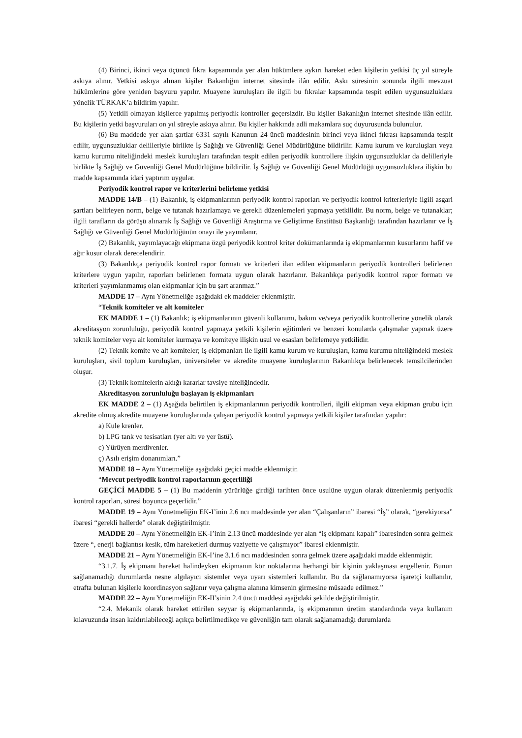(4) Birinci, ikinci veya üçüncü fıkra kapsamında yer alan hükümlere aykırı hareket eden kişilerin yetkisi üç yıl süreyle askıya alınır. Yetkisi askıya alınan kişiler Bakanlığın internet sitesinde ilân edilir. Askı süresinin sonunda ilgili mevzuat hükümlerine göre yeniden başvuru yapılır. Muayene kuruluşları ile ilgili bu fıkralar kapsamında tespit edilen uygunsuzluklara yönelik TÜRKAK’a bildirim yapılır.
(5) Yetkili olmayan kişilerce yapılmış periyodik kontroller geçersizdir. Bu kişiler Bakanlığın internet sitesinde ilân edilir. Bu kişilerin yetki başvuruları on yıl süreyle askıya alınır. Bu kişiler hakkında adli makamlara suç duyurusunda bulunulur.
(6) Bu maddede yer alan şartlar 6331 sayılı Kanunun 24 üncü maddesinin birinci veya ikinci fıkrası kapsamında tespit edilir, uygunsuzluklar delilleriyle birlikte İş Sağlığı ve Güvenliği Genel Müdürlüğüne bildirilir. Kamu kurum ve kuruluşları veya kamu kurumu niteliğindeki meslek kuruluşları tarafından tespit edilen periyodik kontrollere ilişkin uygunsuzluklar da delilleriyle birlikte İş Sağlığı ve Güvenliği Genel Müdürlüğüne bildirilir. İş Sağlığı ve Güvenliği Genel Müdürlüğü uygunsuzluklara ilişkin bu madde kapsamında idari yaptırım uygular.
Periyodik kontrol rapor ve kriterlerini belirleme yetkisi
MADDE 14/B – (1) Bakanlık, iş ekipmanlarının periyodik kontrol raporları ve periyodik kontrol kriterleriyle ilgili asgari şartları belirleyen norm, belge ve tutanak hazırlamaya ve gerekli düzenlemeleri yapmaya yetkilidir. Bu norm, belge ve tutanaklar; ilgili tarafların da görüşü alınarak İş Sağlığı ve Güvenliği Araştırma ve Geliştirme Enstitüsü Başkanlığı tarafından hazırlanır ve İş Sağlığı ve Güvenliği Genel Müdürlüğünün onayı ile yayımlanır.
(2) Bakanlık, yayımlayacağı ekipmana özgü periyodik kontrol kriter dokümanlarında iş ekipmanlarının kusurlarını hafif ve ağır kusur olarak derecelendirir.
(3) Bakanlıkça periyodik kontrol rapor formatı ve kriterleri ilan edilen ekipmanların periyodik kontrolleri belirlenen kriterlere uygun yapılır, raporları belirlenen formata uygun olarak hazırlanır. Bakanlıkça periyodik kontrol rapor formatı ve kriterleri yayımlanmamış olan ekipmanlar için bu şart aranmaz.”
MADDE 17 – Aynı Yönetmeliğe aşağıdaki ek maddeler eklenmiştir.
“Teknik komiteler ve alt komiteler
EK MADDE 1 – (1) Bakanlık; iş ekipmanlarının güvenli kullanımı, bakım ve/veya periyodik kontrollerine yönelik olarak akreditasyon zorunluluğu, periyodik kontrol yapmaya yetkili kişilerin eğitimleri ve benzeri konularda çalışmalar yapmak üzere teknik komiteler veya alt komiteler kurmaya ve komiteye ilişkin usul ve esasları belirlemeye yetkilidir.
(2) Teknik komite ve alt komiteler; iş ekipmanları ile ilgili kamu kurum ve kuruluşları, kamu kurumu niteliğindeki meslek kuruluşları, sivil toplum kuruluşları, üniversiteler ve akredite muayene kuruluşlarının Bakanlıkça belirlenecek temsilcilerinden oluşur.
(3) Teknik komitelerin aldığı kararlar tavsiye niteliğindedir.
Akreditasyon zorunluluğu başlayan iş ekipmanları
EK MADDE 2 – (1) Aşağıda belirtilen iş ekipmanlarının periyodik kontrolleri, ilgili ekipman veya ekipman grubu için akredite olmuş akredite muayene kuruluşlarında çalışan periyodik kontrol yapmaya yetkili kişiler tarafından yapılır:
a) Kule krenler.
b) LPG tank ve tesisatları (yer altı ve yer üstü).
c) Yürüyen merdivenler.
ç) Asılı erişim donanımları.”
MADDE 18 – Aynı Yönetmeliğe aşağıdaki geçici madde eklenmiştir.
“Mevcut periyodik kontrol raporlarının geçerliliği
GEÇİCİ MADDE 5 – (1) Bu maddenin yürürlüğe girdiği tarihten önce usulüne uygun olarak düzenlenmiş periyodik kontrol raporları, süresi boyunca geçerlidir.”
MADDE 19 – Aynı Yönetmeliğin EK-I’inin 2.6 ncı maddesinde yer alan “Çalışanların” ibaresi “İş” olarak, “gerekiyorsa” ibaresi “gerekli hallerde” olarak değiştirilmiştir.
MADDE 20 – Aynı Yönetmeliğin EK-I’inin 2.13 üncü maddesinde yer alan “iş ekipmanı kapalı” ibaresinden sonra gelmek üzere “, enerji bağlantısı kesik, tüm hareketleri durmuş vaziyette ve çalışmıyor” ibaresi eklenmiştir.
MADDE 21 – Aynı Yönetmeliğin EK-I’ine 3.1.6 ncı maddesinden sonra gelmek üzere aşağıdaki madde eklenmiştir.
“3.1.7. İş ekipmanı hareket halindeyken ekipmanın kör noktalarına herhangi bir kişinin yaklaşması engellenir. Bunun sağlanamadığı durumlarda nesne algılayıcı sistemler veya uyarı sistemleri kullanılır. Bu da sağlanamıyorsa işaretçi kullanılır, etrafta bulunan kişilerle koordinasyon sağlanır veya çalışma alanına kimsenin girmesine müsaade edilmez.”
MADDE 22 – Aynı Yönetmeliğin EK-II’sinin 2.4 üncü maddesi aşağıdaki şekilde değiştirilmiştir.
“2.4. Mekanik olarak hareket ettirilen seyyar iş ekipmanlarında, iş ekipmanının üretim standardında veya kullanım kılavuzunda insan kaldırılabileceği açıkça belirtilmedikçe ve güvenliğin tam olarak sağlanamadığı durumlarda